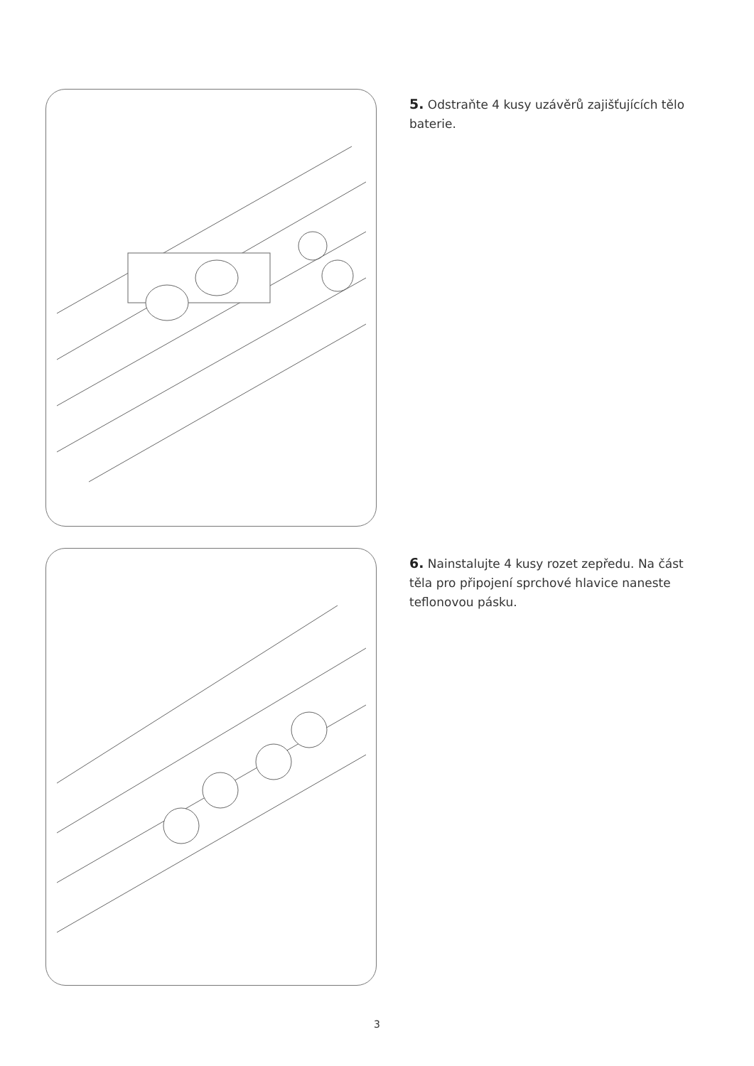5. Odstraňte 4 kusy uzávěrů zajišťujících tělo baterie.
6. Nainstalujte 4 kusy rozet zepředu. Na část těla pro připojení sprchové hlavice naneste teflonovou pásku.
3